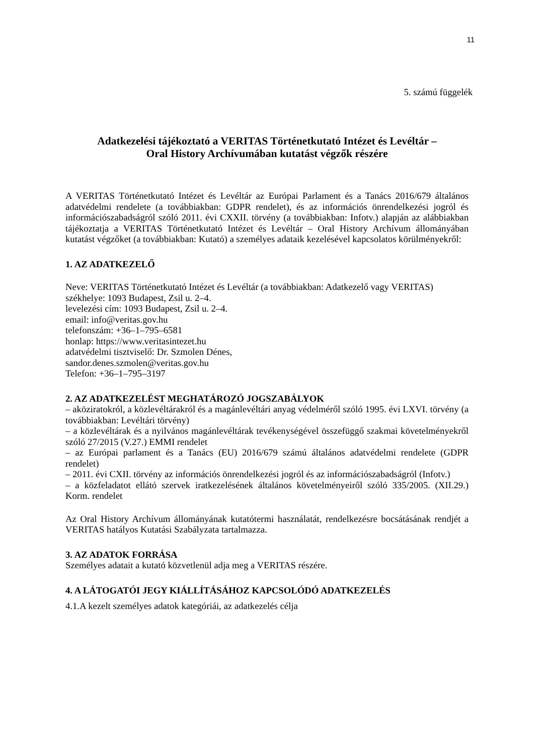11
5. számú függelék
Adatkezelési tájékoztató a VERITAS Történetkutató Intézet és Levéltár –
Oral History Archívumában kutatást végzők részére
A VERITAS Történetkutató Intézet és Levéltár az Európai Parlament és a Tanács 2016/679 általános adatvédelmi rendelete (a továbbiakban: GDPR rendelet), és az információs önrendelkezési jogról és információszabadságról szóló 2011. évi CXXII. törvény (a továbbiakban: Infotv.) alapján az alábbiakban tájékoztatja a VERITAS Történetkutató Intézet és Levéltár – Oral History Archívum állományában kutatást végzőket (a továbbiakban: Kutató) a személyes adataik kezelésével kapcsolatos körülményekről:
1. AZ ADATKEZELŐ
Neve: VERITAS Történetkutató Intézet és Levéltár (a továbbiakban: Adatkezelő vagy VERITAS)
székhelye: 1093 Budapest, Zsil u. 2–4.
levelezési cím: 1093 Budapest, Zsil u. 2–4.
email: info@veritas.gov.hu
telefonszám: +36–1–795–6581
honlap: https://www.veritasintezet.hu
adatvédelmi tisztviselő: Dr. Szmolen Dénes,
sandor.denes.szmolen@veritas.gov.hu
Telefon: +36–1–795–3197
2. AZ ADATKEZELÉST MEGHATÁROZÓ JOGSZABÁLYOK
– aköziratokról, a közlevéltárakról és a magánlevéltári anyag védelméről szóló 1995. évi LXVI. törvény (a továbbiakban: Levéltári törvény)
– a közlevéltárak és a nyilvános magánlevéltárak tevékenységével összefüggő szakmai követelményekről szóló 27/2015 (V.27.) EMMI rendelet
– az Európai parlament és a Tanács (EU) 2016/679 számú általános adatvédelmi rendelete (GDPR rendelet)
– 2011. évi CXII. törvény az információs önrendelkezési jogról és az információszabadságról (Infotv.)
– a közfeladatot ellátó szervek iratkezelésének általános követelményeiről szóló 335/2005. (XII.29.) Korm. rendelet
Az Oral History Archívum állományának kutatótermi használatát, rendelkezésre bocsátásának rendjét a VERITAS hatályos Kutatási Szabályzata tartalmazza.
3. AZ ADATOK FORRÁSA
Személyes adatait a kutató közvetlenül adja meg a VERITAS részére.
4. A LÁTOGATÓI JEGY KIÁLLÍTÁSÁHOZ KAPCSOLÓDÓ ADATKEZELÉS
4.1.A kezelt személyes adatok kategóriái, az adatkezelés célja